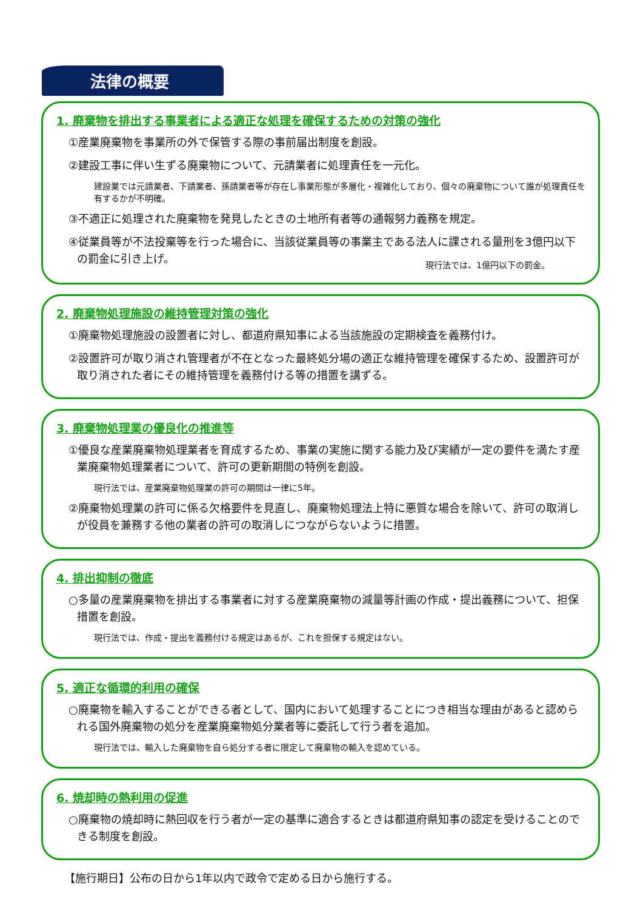法律の概要
1. 廃棄物を排出する事業者による適正な処理を確保するための対策の強化
①産業廃棄物を事業所の外で保管する際の事前届出制度を創設。
②建設工事に伴い生ずる廃棄物について、元請業者に処理責任を一元化。
建設業では元請業者、下請業者、孫請業者等が存在し事業形態が多層化・複雑化しており、個々の廃棄物について誰が処理責任を有するかが不明確。
③不適正に処理された廃棄物を発見したときの土地所有者等の通報努力義務を規定。
④従業員等が不法投棄等を行った場合に、当該従業員等の事業主である法人に課される量刑を3億円以下の罰金に引き上げ。
現行法では、1億円以下の罰金。
2. 廃棄物処理施設の維持管理対策の強化
①廃棄物処理施設の設置者に対し、都道府県知事による当該施設の定期検査を義務付け。
②設置許可が取り消され管理者が不在となった最終処分場の適正な維持管理を確保するため、設置許可が取り消された者にその維持管理を義務付ける等の措置を講ずる。
3. 廃棄物処理業の優良化の推進等
①優良な産業廃棄物処理業者を育成するため、事業の実施に関する能力及び実績が一定の要件を満たす産業廃棄物処理業者について、許可の更新期間の特例を創設。
現行法では、産業廃棄物処理業の許可の期間は一律に5年。
②廃棄物処理業の許可に係る欠格要件を見直し、廃棄物処理法上特に悪質な場合を除いて、許可の取消しが役員を兼務する他の業者の許可の取消しにつながらないように措置。
4. 排出抑制の徹底
○多量の産業廃棄物を排出する事業者に対する産業廃棄物の減量等計画の作成・提出義務について、担保措置を創設。
現行法では、作成・提出を義務付ける規定はあるが、これを担保する規定はない。
5. 適正な循環的利用の確保
○廃棄物を輸入することができる者として、国内において処理することにつき相当な理由があると認められる国外廃棄物の処分を産業廃棄物処分業者等に委託して行う者を追加。
現行法では、輸入した廃棄物を自ら処分する者に限定して廃棄物の輸入を認めている。
6. 焼却時の熱利用の促進
○廃棄物の焼却時に熱回収を行う者が一定の基準に適合するときは都道府県知事の認定を受けることのできる制度を創設。
【施行期日】公布の日から1年以内で政令で定める日から施行する。